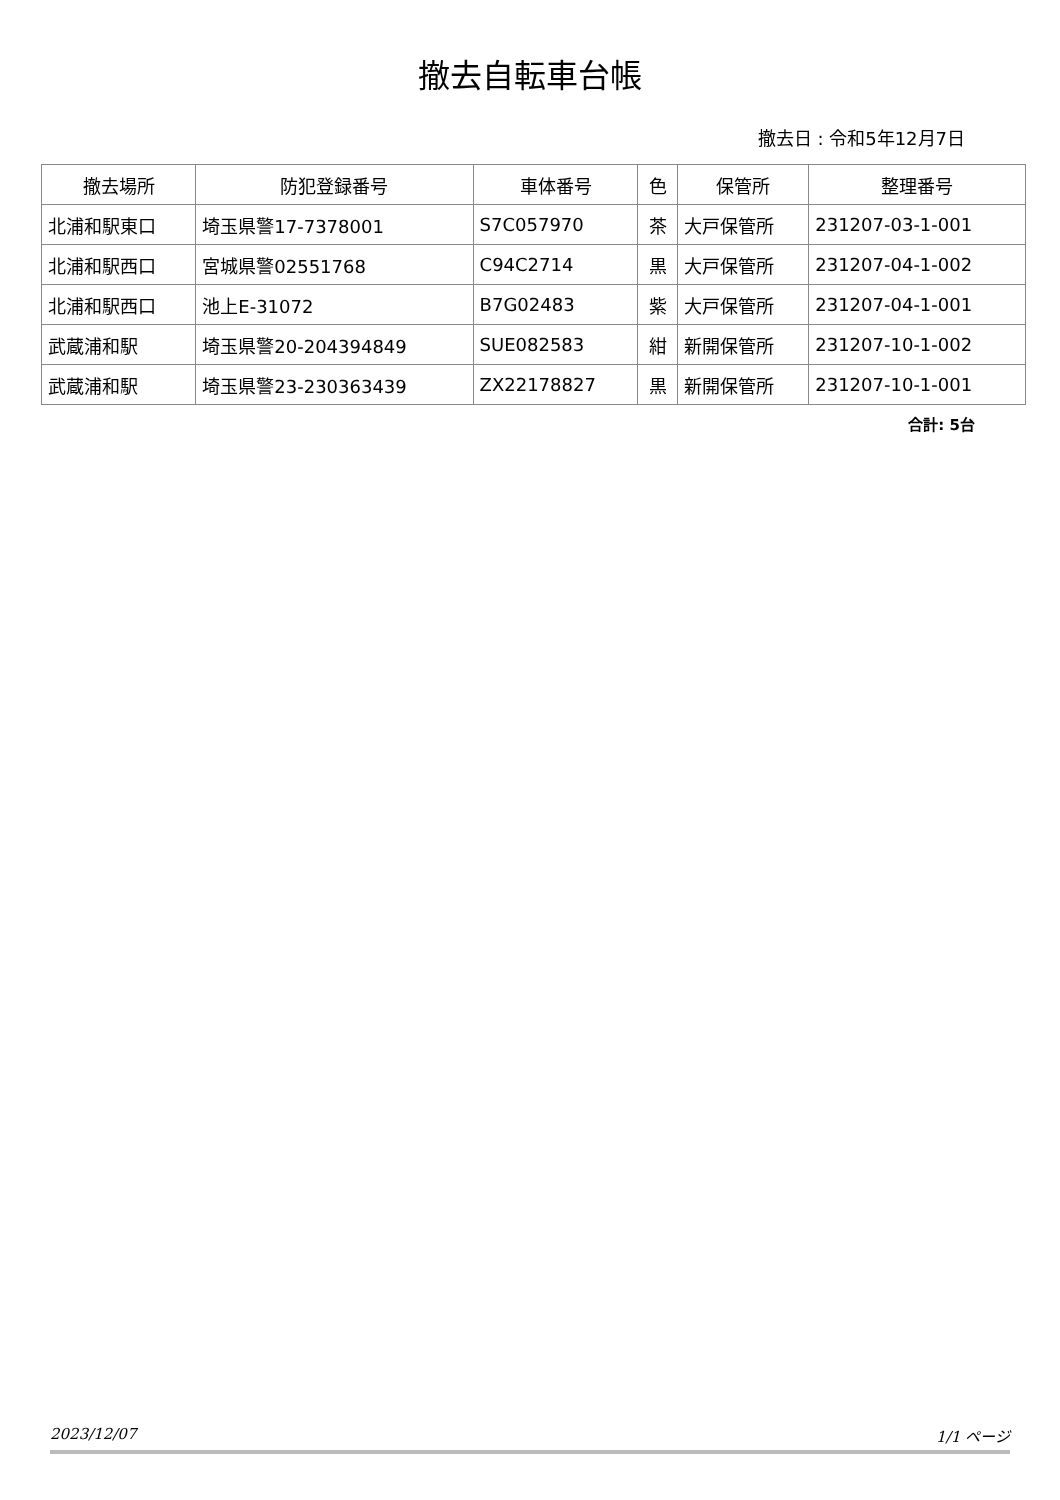撤去自転車台帳
撤去日 : 令和5年12月7日
| 撤去場所 | 防犯登録番号 | 車体番号 | 色 | 保管所 | 整理番号 |
| --- | --- | --- | --- | --- | --- |
| 北浦和駅東口 | 埼玉県警17-7378001 | S7C057970 | 茶 | 大戸保管所 | 231207-03-1-001 |
| 北浦和駅西口 | 宮城県警02551768 | C94C2714 | 黒 | 大戸保管所 | 231207-04-1-002 |
| 北浦和駅西口 | 池上E-31072 | B7G02483 | 紫 | 大戸保管所 | 231207-04-1-001 |
| 武蔵浦和駅 | 埼玉県警20-204394849 | SUE082583 | 紺 | 新開保管所 | 231207-10-1-002 |
| 武蔵浦和駅 | 埼玉県警23-230363439 | ZX22178827 | 黒 | 新開保管所 | 231207-10-1-001 |
合計: 5台
2023/12/07 1/1 ページ